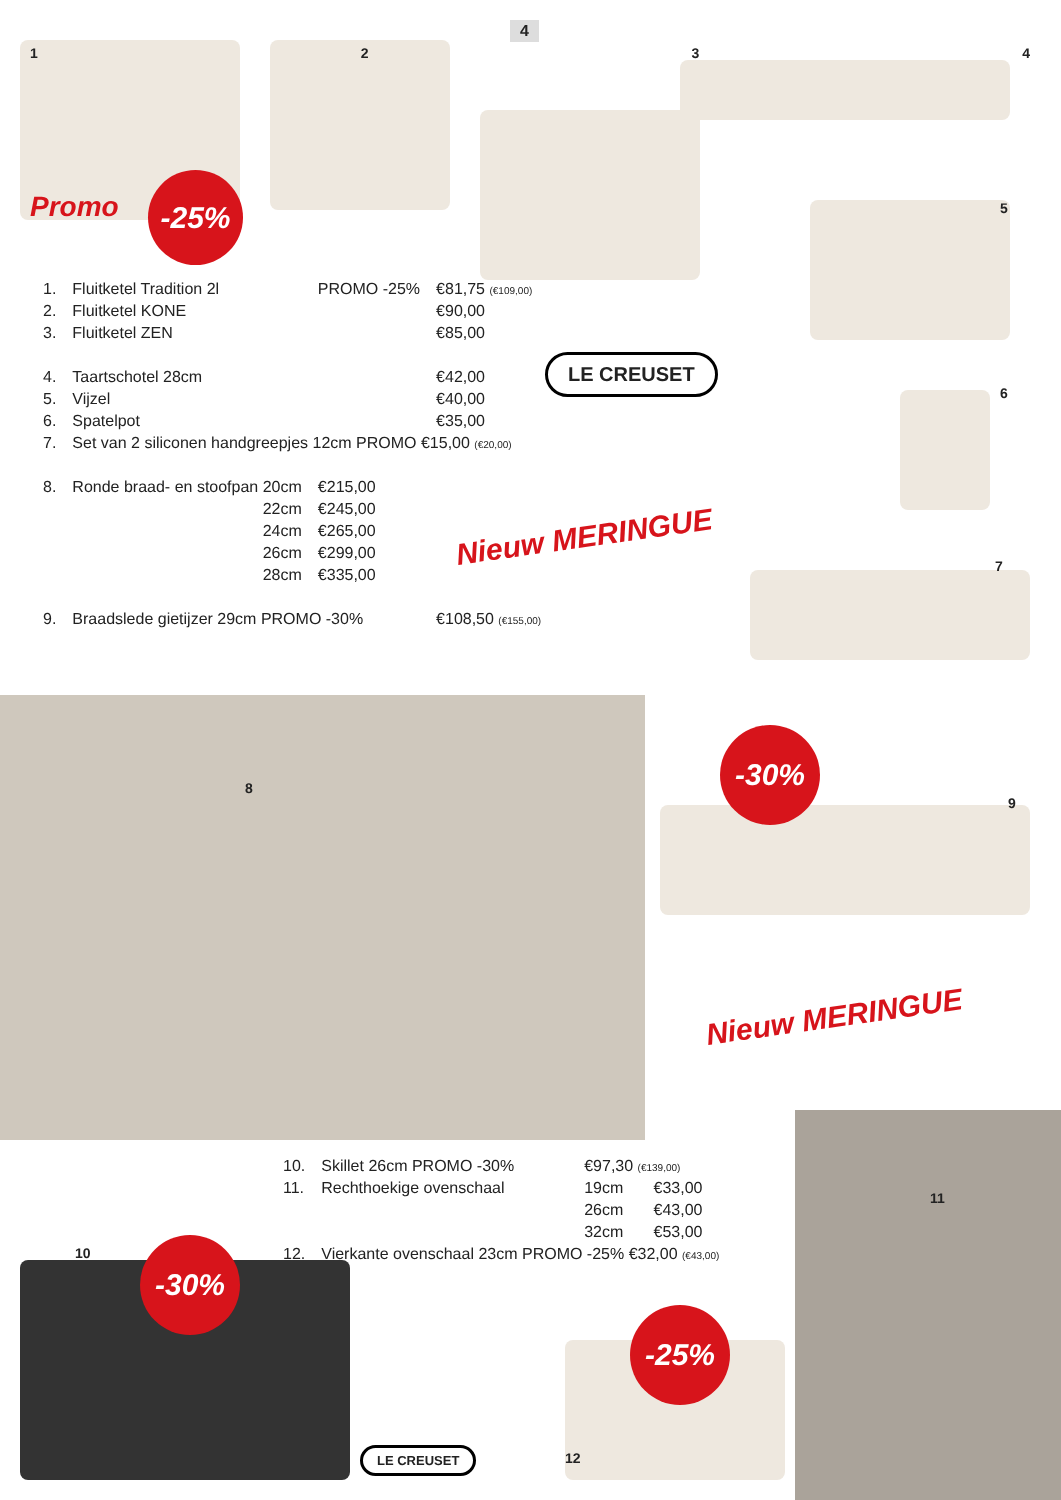4
-25%
-30%
-30%
-25%
1234
Promo
| 1. | Fluitketel Tradition 2l | PROMO -25% | €81,75 (€109,00) |
| 2. | Fluitketel KONE | | €90,00 |
| 3. | Fluitketel ZEN | | €85,00 |
| 4. | Taartschotel 28cm | | €42,00 |
| 5. | Vijzel | | €40,00 |
| 6. | Spatelpot | | €35,00 |
| 7. | Set van 2 siliconen handgreepjes 12cm PROMO €15,00 (€20,00) | | |
| 8. | Ronde braad- en stoofpan 20cm | €215,00 | |
| | 22cm | €245,00 | |
| | 24cm | €265,00 | |
| | 26cm | €299,00 | |
| | 28cm | €335,00 | |
| 9. | Braadslede gietijzer 29cm PROMO -30% | | €108,50 (€155,00) |
LE CREUSET
5
6
7
Nieuw MERINGUE
8
9
Nieuw MERINGUE
| 10. | Skillet 26cm PROMO -30% | €97,30 (€139,00) | |
| 11. | Rechthoekige ovenschaal | 19cm | €33,00 |
| | | 26cm | €43,00 |
| | | 32cm | €53,00 |
| 12. | Vierkante ovenschaal 23cm PROMO -25% €32,00 (€43,00) | | |
10
11
LE CREUSET 12